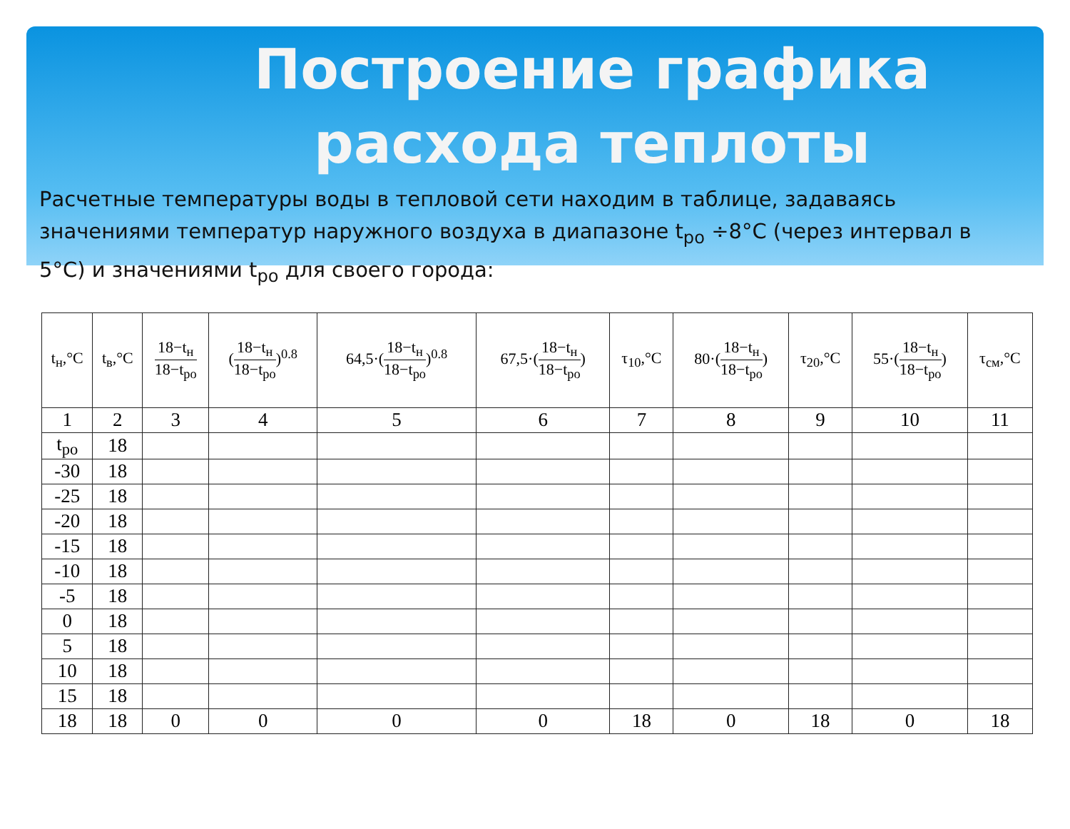Построение графика расхода теплоты
Расчетные температуры воды в тепловой сети находим в таблице, задаваясь значениями температур наружного воздуха в диапазоне t<sub>ро</sub> ÷8°С (через интервал в 5°С) и значениями t<sub>ро</sub> для своего города:
| t<sub>н</sub>,°C | t<sub>в</sub>,°C | 18−t<sub>н</sub> 18−t<sub>ро</sub> | ( 18−t<sub>н</sub> 18−t<sub>ро</sub> )<sup>0.8</sup> | 64,5·( 18−t<sub>н</sub> 18−t<sub>ро</sub> )<sup>0.8</sup> | 67,5·( 18−t<sub>н</sub> 18−t<sub>ро</sub> ) | τ<sub>10</sub>,°C | 80·( 18−t<sub>н</sub> 18−t<sub>ро</sub> ) | τ<sub>20</sub>,°C | 55·( 18−t<sub>н</sub> 18−t<sub>ро</sub> ) | τ<sub>см</sub>,°C |
| --- | --- | --- | --- | --- | --- | --- | --- | --- | --- | --- |
| 1 | 2 | 3 | 4 | 5 | 6 | 7 | 8 | 9 | 10 | 11 |
| t<sub>ро</sub> | 18 | | | | | | | | | |
| -30 | 18 | | | | | | | | | |
| -25 | 18 | | | | | | | | | |
| -20 | 18 | | | | | | | | | |
| -15 | 18 | | | | | | | | | |
| -10 | 18 | | | | | | | | | |
| -5 | 18 | | | | | | | | | |
| 0 | 18 | | | | | | | | | |
| 5 | 18 | | | | | | | | | |
| 10 | 18 | | | | | | | | | |
| 15 | 18 | | | | | | | | | |
| 18 | 18 | 0 | 0 | 0 | 0 | 18 | 0 | 18 | 0 | 18 |